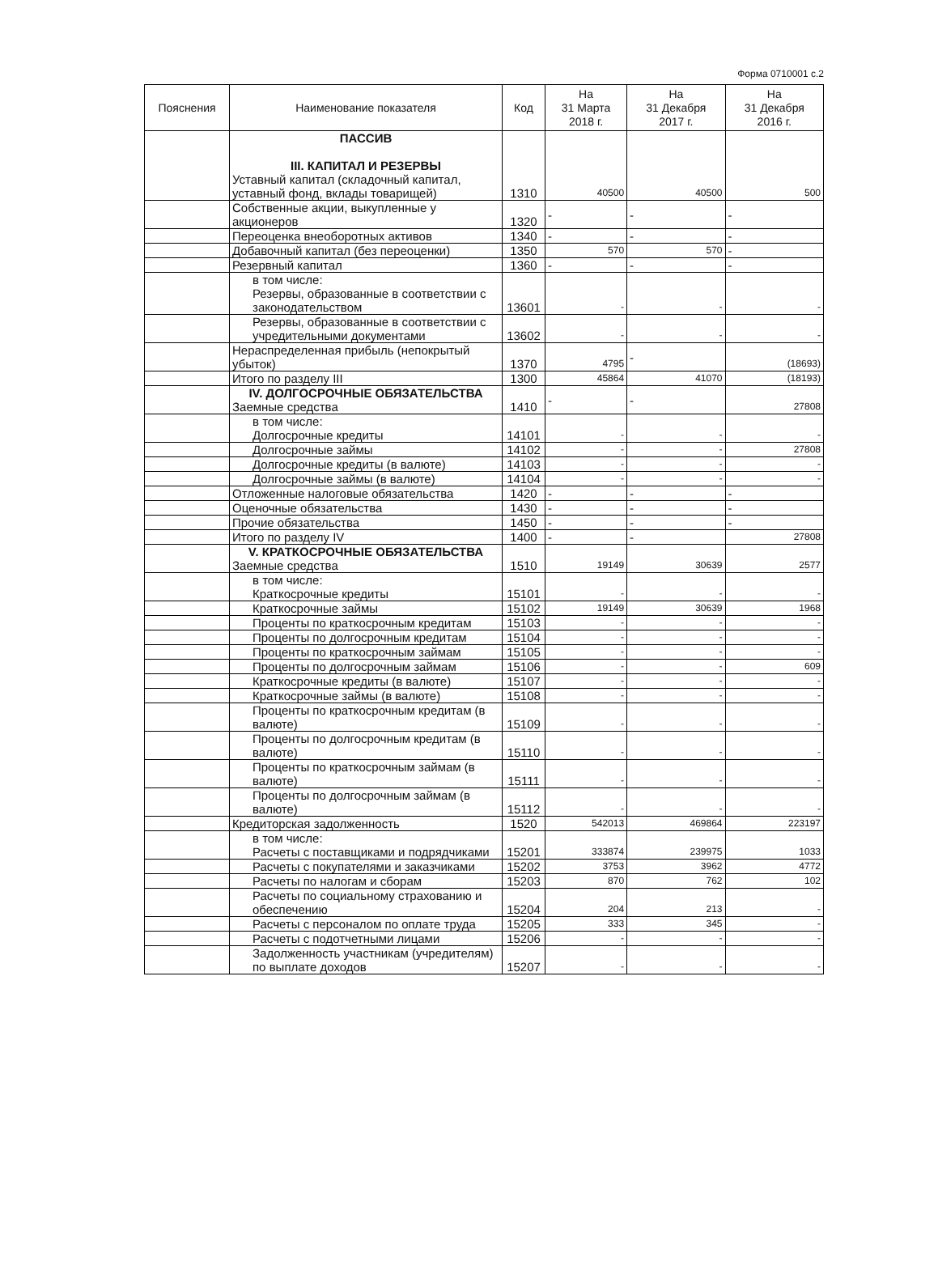Форма 0710001 с.2
| Пояснения | Наименование показателя | Код | На 31 Марта 2018 г. | На 31 Декабря 2017 г. | На 31 Декабря 2016 г. |
| --- | --- | --- | --- | --- | --- |
| | ПАССИВ III. КАПИТАЛ И РЕЗЕРВЫ Уставный капитал (складочный капитал, уставный фонд, вклады товарищей) | 1310 | 40500 | 40500 | 500 |
| | Собственные акции, выкупленные у акционеров | 1320 | - | - | - |
| | Переоценка внеоборотных активов | 1340 | - | - | - |
| | Добавочный капитал (без переоценки) | 1350 | 570 | 570 | - |
| | Резервный капитал | 1360 | - | - | - |
| | в том числе: Резервы, образованные в соответствии с законодательством | 13601 | - | - | - |
| | Резервы, образованные в соответствии с учредительными документами | 13602 | - | - | - |
| | Нераспределенная прибыль (непокрытый убыток) | 1370 | 4795 | - | (18693) |
| | Итого по разделу III | 1300 | 45864 | 41070 | (18193) |
| | IV. ДОЛГОСРОЧНЫЕ ОБЯЗАТЕЛЬСТВА Заемные средства | 1410 | - | - | 27808 |
| | в том числе: Долгосрочные кредиты | 14101 | - | - | - |
| | Долгосрочные займы | 14102 | - | - | 27808 |
| | Долгосрочные кредиты (в валюте) | 14103 | - | - | - |
| | Долгосрочные займы (в валюте) | 14104 | - | - | - |
| | Отложенные налоговые обязательства | 1420 | - | - | - |
| | Оценочные обязательства | 1430 | - | - | - |
| | Прочие обязательства | 1450 | - | - | - |
| | Итого по разделу IV | 1400 | - | - | 27808 |
| | V. КРАТКОСРОЧНЫЕ ОБЯЗАТЕЛЬСТВА Заемные средства | 1510 | 19149 | 30639 | 2577 |
| | в том числе: Краткосрочные кредиты | 15101 | - | - | - |
| | Краткосрочные займы | 15102 | 19149 | 30639 | 1968 |
| | Проценты по краткосрочным кредитам | 15103 | - | - | - |
| | Проценты по долгосрочным кредитам | 15104 | - | - | - |
| | Проценты по краткосрочным займам | 15105 | - | - | - |
| | Проценты по долгосрочным займам | 15106 | - | - | 609 |
| | Краткосрочные кредиты (в валюте) | 15107 | - | - | - |
| | Краткосрочные займы (в валюте) | 15108 | - | - | - |
| | Проценты по краткосрочным кредитам (в валюте) | 15109 | - | - | - |
| | Проценты по долгосрочным кредитам (в валюте) | 15110 | - | - | - |
| | Проценты по краткосрочным займам (в валюте) | 15111 | - | - | - |
| | Проценты по долгосрочным займам (в валюте) | 15112 | - | - | - |
| | Кредиторская задолженность | 1520 | 542013 | 469864 | 223197 |
| | в том числе: Расчеты с поставщиками и подрядчиками | 15201 | 333874 | 239975 | 1033 |
| | Расчеты с покупателями и заказчиками | 15202 | 3753 | 3962 | 4772 |
| | Расчеты по налогам и сборам | 15203 | 870 | 762 | 102 |
| | Расчеты по социальному страхованию и обеспечению | 15204 | 204 | 213 | - |
| | Расчеты с персоналом по оплате труда | 15205 | 333 | 345 | - |
| | Расчеты с подотчетными лицами | 15206 | - | - | - |
| | Задолженность участникам (учредителям) по выплате доходов | 15207 | - | - | - |